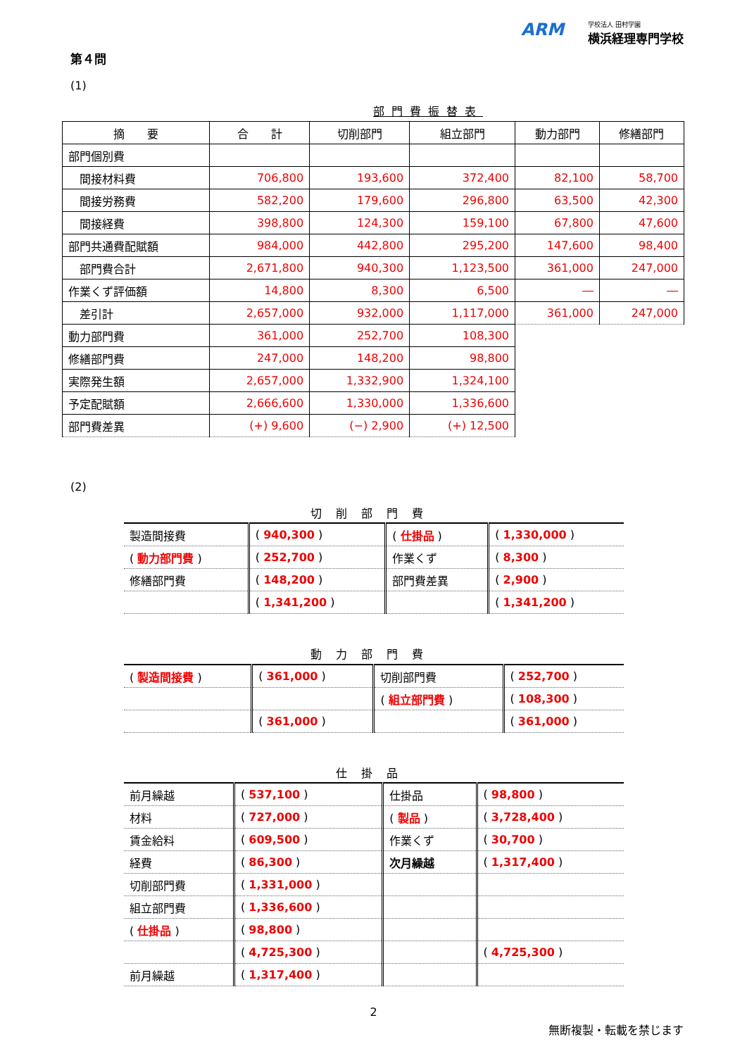ARM 学校法人 田村学園
横浜経理専門学校
第４問
(1)
部門費振替表
| 摘 要 | 合 計 | 切削部門 | 組立部門 | 動力部門 | 修繕部門 |
| --- | --- | --- | --- | --- | --- |
| 部門個別費 | | | | | |
| 間接材料費 | 706,800 | 193,600 | 372,400 | 82,100 | 58,700 |
| 間接労務費 | 582,200 | 179,600 | 296,800 | 63,500 | 42,300 |
| 間接経費 | 398,800 | 124,300 | 159,100 | 67,800 | 47,600 |
| 部門共通費配賦額 | 984,000 | 442,800 | 295,200 | 147,600 | 98,400 |
| 部門費合計 | 2,671,800 | 940,300 | 1,123,500 | 361,000 | 247,000 |
| 作業くず評価額 | 14,800 | 8,300 | 6,500 | ― | ― |
| 差引計 | 2,657,000 | 932,000 | 1,117,000 | 361,000 | 247,000 |
| 動力部門費 | 361,000 | 252,700 | 108,300 | | |
| 修繕部門費 | 247,000 | 148,200 | 98,800 | | |
| 実際発生額 | 2,657,000 | 1,332,900 | 1,324,100 | | |
| 予定配賦額 | 2,666,600 | 1,330,000 | 1,336,600 | | |
| 部門費差異 | (+) 9,600 | (−) 2,900 | (+) 12,500 | | |
(2)
切削部門費
| 製造間接費 | ( 940,300 ) | ( 仕掛品 ) | ( 1,330,000 ) |
| ( 動力部門費 ) | ( 252,700 ) | 作業くず | ( 8,300 ) |
| 修繕部門費 | ( 148,200 ) | 部門費差異 | ( 2,900 ) |
| | ( 1,341,200 ) | | ( 1,341,200 ) |
動力部門費
| ( 製造間接費 ) | ( 361,000 ) | 切削部門費 | ( 252,700 ) |
| | | ( 組立部門費 ) | ( 108,300 ) |
| | ( 361,000 ) | | ( 361,000 ) |
仕掛品
| 前月繰越 | ( 537,100 ) | 仕掛品 | ( 98,800 ) |
| 材料 | ( 727,000 ) | ( 製品 ) | ( 3,728,400 ) |
| 賃金給料 | ( 609,500 ) | 作業くず | ( 30,700 ) |
| 経費 | ( 86,300 ) | 次月繰越 | ( 1,317,400 ) |
| 切削部門費 | ( 1,331,000 ) | | |
| 組立部門費 | ( 1,336,600 ) | | |
| ( 仕掛品 ) | ( 98,800 ) | | |
| | ( 4,725,300 ) | | ( 4,725,300 ) |
| 前月繰越 | ( 1,317,400 ) | | |
2
無断複製・転載を禁じます